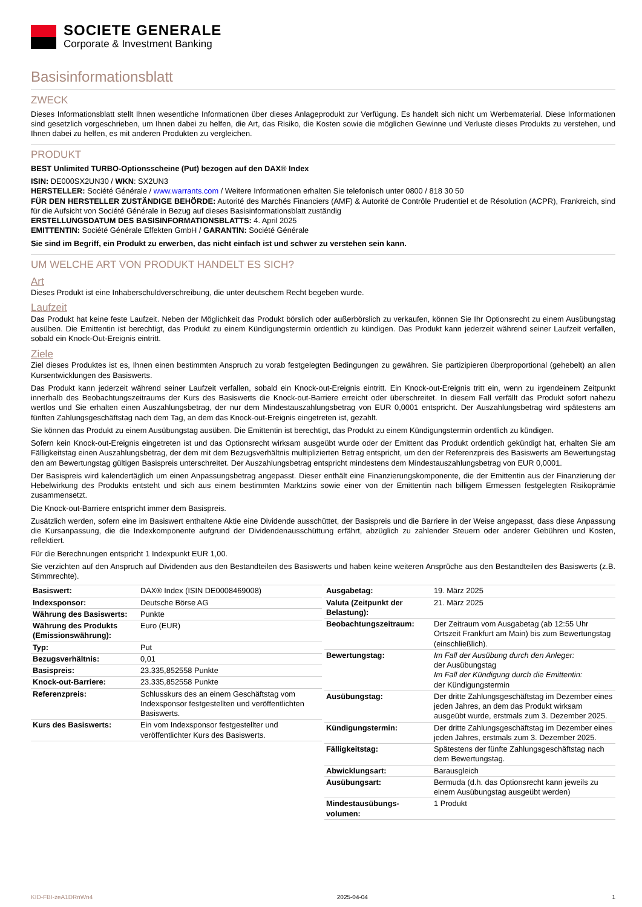SOCIETE GENERALE
Corporate & Investment Banking
Basisinformationsblatt
ZWECK
Dieses Informationsblatt stellt Ihnen wesentliche Informationen über dieses Anlageprodukt zur Verfügung. Es handelt sich nicht um Werbematerial. Diese Informationen sind gesetzlich vorgeschrieben, um Ihnen dabei zu helfen, die Art, das Risiko, die Kosten sowie die möglichen Gewinne und Verluste dieses Produkts zu verstehen, und Ihnen dabei zu helfen, es mit anderen Produkten zu vergleichen.
PRODUKT
BEST Unlimited TURBO-Optionsscheine (Put) bezogen auf den DAX® Index
ISIN: DE000SX2UN30 / WKN: SX2UN3
HERSTELLER: Société Générale / www.warrants.com / Weitere Informationen erhalten Sie telefonisch unter 0800 / 818 30 50
FÜR DEN HERSTELLER ZUSTÄNDIGE BEHÖRDE: Autorité des Marchés Financiers (AMF) & Autorité de Contrôle Prudentiel et de Résolution (ACPR), Frankreich, sind für die Aufsicht von Société Générale in Bezug auf dieses Basisinformationsblatt zuständig
ERSTELLUNGSDATUM DES BASISINFORMATIONSBLATTS: 4. April 2025
EMITTENTIN: Société Générale Effekten GmbH / GARANTIN: Société Générale
Sie sind im Begriff, ein Produkt zu erwerben, das nicht einfach ist und schwer zu verstehen sein kann.
UM WELCHE ART VON PRODUKT HANDELT ES SICH?
Art
Dieses Produkt ist eine Inhaberschuldverschreibung, die unter deutschem Recht begeben wurde.
Laufzeit
Das Produkt hat keine feste Laufzeit. Neben der Möglichkeit das Produkt börslich oder außerbörslich zu verkaufen, können Sie Ihr Optionsrecht zu einem Ausübungstag ausüben. Die Emittentin ist berechtigt, das Produkt zu einem Kündigungstermin ordentlich zu kündigen. Das Produkt kann jederzeit während seiner Laufzeit verfallen, sobald ein Knock-Out-Ereignis eintritt.
Ziele
Ziel dieses Produktes ist es, Ihnen einen bestimmten Anspruch zu vorab festgelegten Bedingungen zu gewähren. Sie partizipieren überproportional (gehebelt) an allen Kursentwicklungen des Basiswerts.
Das Produkt kann jederzeit während seiner Laufzeit verfallen, sobald ein Knock-out-Ereignis eintritt. Ein Knock-out-Ereignis tritt ein, wenn zu irgendeinem Zeitpunkt innerhalb des Beobachtungszeitraums der Kurs des Basiswerts die Knock-out-Barriere erreicht oder überschreitet. In diesem Fall verfällt das Produkt sofort nahezu wertlos und Sie erhalten einen Auszahlungsbetrag, der nur dem Mindestauszahlungsbetrag von EUR 0,0001 entspricht. Der Auszahlungsbetrag wird spätestens am fünften Zahlungsgeschäftstag nach dem Tag, an dem das Knock-out-Ereignis eingetreten ist, gezahlt.
Sie können das Produkt zu einem Ausübungstag ausüben. Die Emittentin ist berechtigt, das Produkt zu einem Kündigungstermin ordentlich zu kündigen.
Sofern kein Knock-out-Ereignis eingetreten ist und das Optionsrecht wirksam ausgeübt wurde oder der Emittent das Produkt ordentlich gekündigt hat, erhalten Sie am Fälligkeitstag einen Auszahlungsbetrag, der dem mit dem Bezugsverhältnis multiplizierten Betrag entspricht, um den der Referenzpreis des Basiswerts am Bewertungstag den am Bewertungstag gültigen Basispreis unterschreitet. Der Auszahlungsbetrag entspricht mindestens dem Mindestauszahlungsbetrag von EUR 0,0001.
Der Basispreis wird kalendertäglich um einen Anpassungsbetrag angepasst. Dieser enthält eine Finanzierungskomponente, die der Emittentin aus der Finanzierung der Hebelwirkung des Produkts entsteht und sich aus einem bestimmten Marktzins sowie einer von der Emittentin nach billigem Ermessen festgelegten Risikoprämie zusammensetzt.
Die Knock-out-Barriere entspricht immer dem Basispreis.
Zusätzlich werden, sofern eine im Basiswert enthaltene Aktie eine Dividende ausschüttet, der Basispreis und die Barriere in der Weise angepasst, dass diese Anpassung die Kursanpassung, die die Indexkomponente aufgrund der Dividendenausschüttung erfährt, abzüglich zu zahlender Steuern oder anderer Gebühren und Kosten, reflektiert.
Für die Berechnungen entspricht 1 Indexpunkt EUR 1,00.
Sie verzichten auf den Anspruch auf Dividenden aus den Bestandteilen des Basiswerts und haben keine weiteren Ansprüche aus den Bestandteilen des Basiswerts (z.B. Stimmrechte).
| Basiswert: | DAX® Index (ISIN DE0008469008) |
| Indexsponsor: | Deutsche Börse AG |
| Währung des Basiswerts: | Punkte |
| Währung des Produkts (Emissionswährung): | Euro (EUR) |
| Typ: | Put |
| Bezugsverhältnis: | 0,01 |
| Basispreis: | 23.335,852558 Punkte |
| Knock-out-Barriere: | 23.335,852558 Punkte |
| Referenzpreis: | Schlusskurs des an einem Geschäftstag vom Indexsponsor festgestellten und veröffentlichten Basiswerts. |
| Kurs des Basiswerts: | Ein vom Indexsponsor festgestellter und veröffentlichter Kurs des Basiswerts. |
| Ausgabetag: | 19. März 2025 |
| Valuta (Zeitpunkt der Belastung): | 21. März 2025 |
| Beobachtungszeitraum: | Der Zeitraum vom Ausgabetag (ab 12:55 Uhr Ortszeit Frankfurt am Main) bis zum Bewertungstag (einschließlich). |
| Bewertungstag: | Im Fall der Ausübung durch den Anleger: der Ausübungstag Im Fall der Kündigung durch die Emittentin: der Kündigungstermin |
| Ausübungstag: | Der dritte Zahlungsgeschäftstag im Dezember eines jeden Jahres, an dem das Produkt wirksam ausgeübt wurde, erstmals zum 3. Dezember 2025. |
| Kündigungstermin: | Der dritte Zahlungsgeschäftstag im Dezember eines jeden Jahres, erstmals zum 3. Dezember 2025. |
| Fälligkeitstag: | Spätestens der fünfte Zahlungsgeschäftstag nach dem Bewertungstag. |
| Abwicklungsart: | Barausgleich |
| Ausübungsart: | Bermuda (d.h. das Optionsrecht kann jeweils zu einem Ausübungstag ausgeübt werden) |
| Mindestausübungs-volumen: | 1 Produkt |
KID-FBI-zeA1DRnWn4 2025-04-04 1